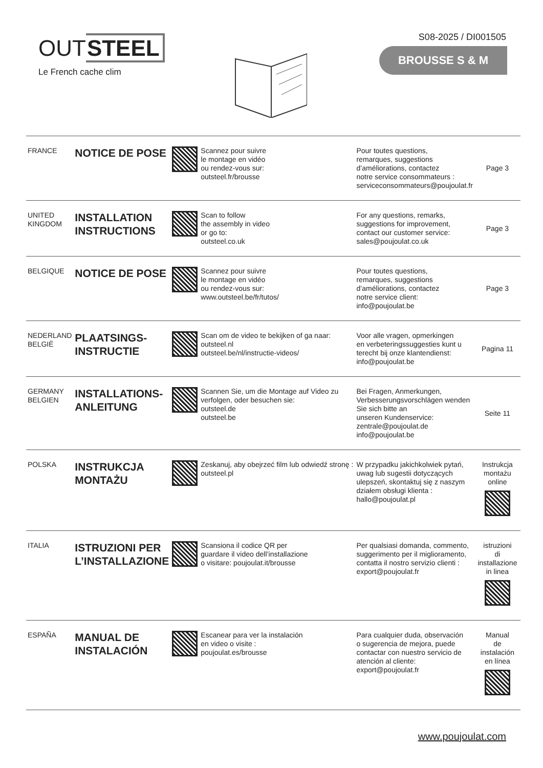OUTSTEEL
Le French cache clim
S08-2025 / DI001505
BROUSSE S & M
| FRANCE | NOTICE DE POSE | | Scannez pour suivre le montage en vidéo ou rendez-vous sur: outsteel.fr/brousse | Pour toutes questions, remarques, suggestions d’améliorations, contactez notre service consommateurs : serviceconsommateurs@poujoulat.fr | Page 3 |
| UNITED KINGDOM | INSTALLATION INSTRUCTIONS | | Scan to follow the assembly in video or go to: outsteel.co.uk | For any questions, remarks, suggestions for improvement, contact our customer service: sales@poujoulat.co.uk | Page 3 |
| BELGIQUE | NOTICE DE POSE | | Scannez pour suivre le montage en vidéo ou rendez-vous sur: www.outsteel.be/fr/tutos/ | Pour toutes questions, remarques, suggestions d’améliorations, contactez notre service client: info@poujoulat.be | Page 3 |
| NEDERLAND BELGIË | PLAATSINGS- INSTRUCTIE | | Scan om de video te bekijken of ga naar: outsteel.nl outsteel.be/nl/instructie-videos/ | Voor alle vragen, opmerkingen en verbeteringssuggesties kunt u terecht bij onze klantendienst: info@poujoulat.be | Pagina 11 |
| GERMANY BELGIEN | INSTALLATIONS- ANLEITUNG | | Scannen Sie, um die Montage auf Video zu verfolgen, oder besuchen sie: outsteel.de outsteel.be | Bei Fragen, Anmerkungen, Verbesserungsvorschlägen wenden Sie sich bitte an unseren Kundenservice: zentrale@poujoulat.de info@poujoulat.be | Seite 11 |
| POLSKA | INSTRUKCJA MONTAŻU | | Zeskanuj, aby obejrzeć film lub odwiedź stronę : outsteel.pl | W przypadku jakichkolwiek pytań, uwag lub sugestii dotyczących ulepszeń, skontaktuj się z naszym działem obsługi klienta : hallo@poujoulat.pl | Instrukcja montażu online |
| ITALIA | ISTRUZIONI PER L’INSTALLAZIONE | | Scansiona il codice QR per guardare il video dell’installazione o visitare: poujoulat.it/brousse | Per qualsiasi domanda, commento, suggerimento per il miglioramento, contatta il nostro servizio clienti : export@poujoulat.fr | istruzioni di installazione in linea |
| ESPAÑA | MANUAL DE INSTALACIÓN | | Escanear para ver la instalación en video o visite : poujoulat.es/brousse | Para cualquier duda, observación o sugerencia de mejora, puede contactar con nuestro servicio de atención al cliente: export@poujoulat.fr | Manual de instalación en línea |
www.poujoulat.com